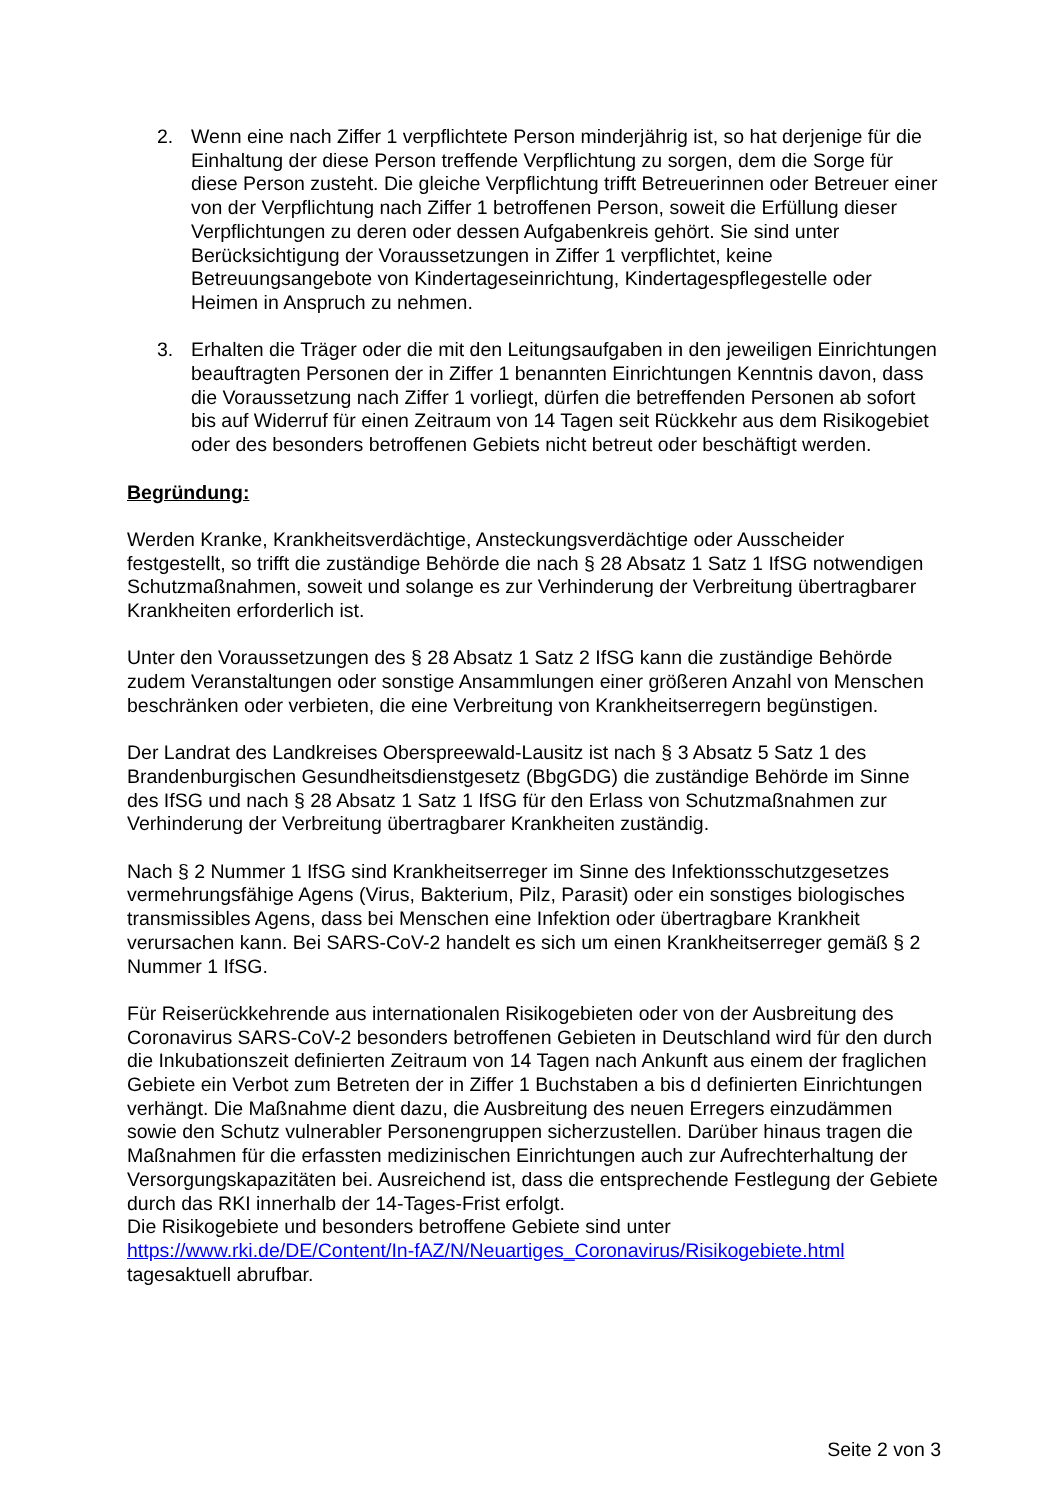2. Wenn eine nach Ziffer 1 verpflichtete Person minderjährig ist, so hat derjenige für die Einhaltung der diese Person treffende Verpflichtung zu sorgen, dem die Sorge für diese Person zusteht. Die gleiche Verpflichtung trifft Betreuerinnen oder Betreuer einer von der Verpflichtung nach Ziffer 1 betroffenen Person, soweit die Erfüllung dieser Verpflichtungen zu deren oder dessen Aufgabenkreis gehört. Sie sind unter Berücksichtigung der Voraussetzungen in Ziffer 1 verpflichtet, keine Betreuungsangebote von Kindertageseinrichtung, Kindertagespflegestelle oder Heimen in Anspruch zu nehmen.
3. Erhalten die Träger oder die mit den Leitungsaufgaben in den jeweiligen Einrichtungen beauftragten Personen der in Ziffer 1 benannten Einrichtungen Kenntnis davon, dass die Voraussetzung nach Ziffer 1 vorliegt, dürfen die betreffenden Personen ab sofort bis auf Widerruf für einen Zeitraum von 14 Tagen seit Rückkehr aus dem Risikogebiet oder des besonders betroffenen Gebiets nicht betreut oder beschäftigt werden.
Begründung:
Werden Kranke, Krankheitsverdächtige, Ansteckungsverdächtige oder Ausscheider festgestellt, so trifft die zuständige Behörde die nach § 28 Absatz 1 Satz 1 IfSG notwendigen Schutzmaßnahmen, soweit und solange es zur Verhinderung der Verbreitung übertragbarer Krankheiten erforderlich ist.
Unter den Voraussetzungen des § 28 Absatz 1 Satz 2 IfSG kann die zuständige Behörde zudem Veranstaltungen oder sonstige Ansammlungen einer größeren Anzahl von Menschen beschränken oder verbieten, die eine Verbreitung von Krankheitserregern begünstigen.
Der Landrat des Landkreises Oberspreewald-Lausitz ist nach § 3 Absatz 5 Satz 1 des Brandenburgischen Gesundheitsdienstgesetz (BbgGDG) die zuständige Behörde im Sinne des IfSG und nach § 28 Absatz 1 Satz 1 IfSG für den Erlass von Schutzmaßnahmen zur Verhinderung der Verbreitung übertragbarer Krankheiten zuständig.
Nach § 2 Nummer 1 IfSG sind Krankheitserreger im Sinne des Infektionsschutzgesetzes vermehrungsfähige Agens (Virus, Bakterium, Pilz, Parasit) oder ein sonstiges biologisches transmissibles Agens, dass bei Menschen eine Infektion oder übertragbare Krankheit verursachen kann. Bei SARS-CoV-2 handelt es sich um einen Krankheitserreger gemäß § 2 Nummer 1 IfSG.
Für Reiserückkehrende aus internationalen Risikogebieten oder von der Ausbreitung des Coronavirus SARS-CoV-2 besonders betroffenen Gebieten in Deutschland wird für den durch die Inkubationszeit definierten Zeitraum von 14 Tagen nach Ankunft aus einem der fraglichen Gebiete ein Verbot zum Betreten der in Ziffer 1 Buchstaben a bis d definierten Einrichtungen verhängt. Die Maßnahme dient dazu, die Ausbreitung des neuen Erregers einzudämmen sowie den Schutz vulnerabler Personengruppen sicherzustellen. Darüber hinaus tragen die Maßnahmen für die erfassten medizinischen Einrichtungen auch zur Aufrechterhaltung der Versorgungskapazitäten bei. Ausreichend ist, dass die entsprechende Festlegung der Gebiete durch das RKI innerhalb der 14-Tages-Frist erfolgt.
Die Risikogebiete und besonders betroffene Gebiete sind unter https://www.rki.de/DE/Content/In-fAZ/N/Neuartiges_Coronavirus/Risikogebiete.html tagesaktuell abrufbar.
Seite 2 von 3